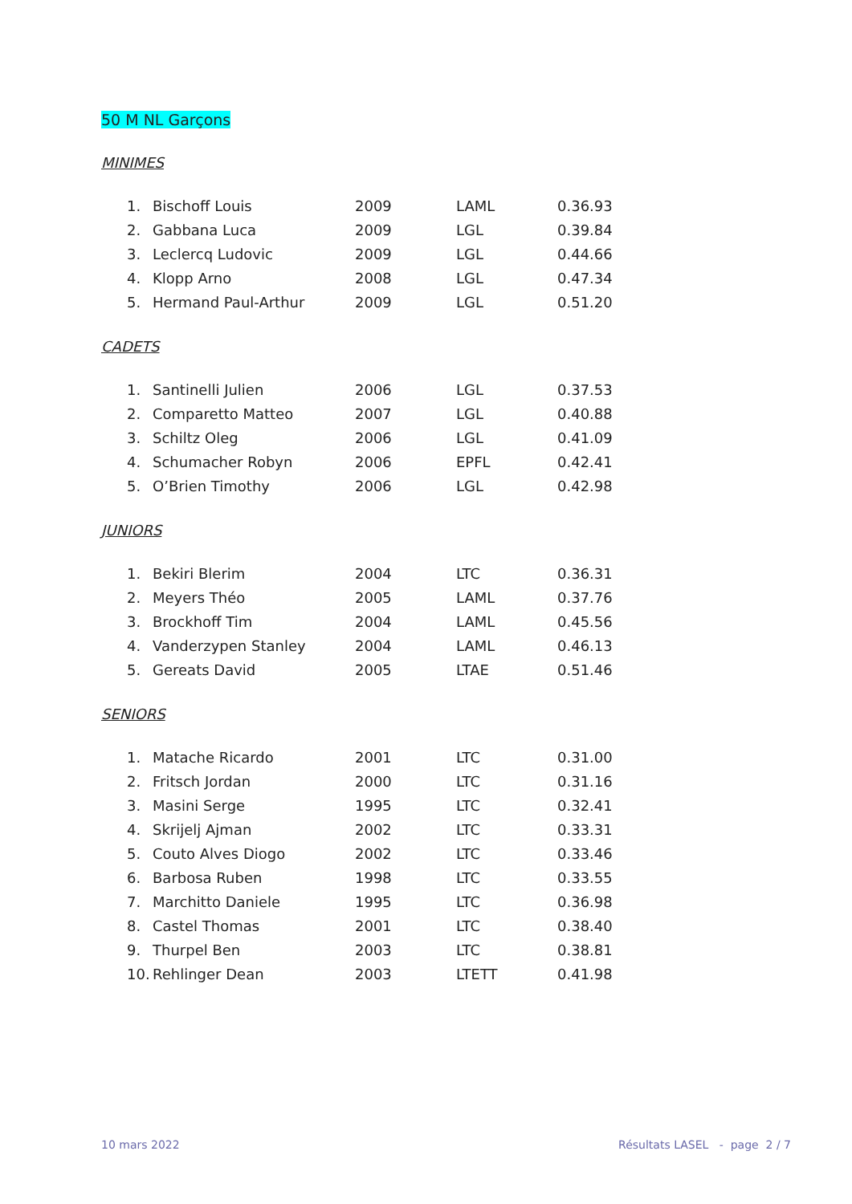50 M NL Garçons
MINIMES
| 1. | Bischoff Louis | 2009 | LAML | 0.36.93 |
| 2. | Gabbana Luca | 2009 | LGL | 0.39.84 |
| 3. | Leclercq Ludovic | 2009 | LGL | 0.44.66 |
| 4. | Klopp Arno | 2008 | LGL | 0.47.34 |
| 5. | Hermand Paul-Arthur | 2009 | LGL | 0.51.20 |
CADETS
| 1. | Santinelli Julien | 2006 | LGL | 0.37.53 |
| 2. | Comparetto Matteo | 2007 | LGL | 0.40.88 |
| 3. | Schiltz Oleg | 2006 | LGL | 0.41.09 |
| 4. | Schumacher Robyn | 2006 | EPFL | 0.42.41 |
| 5. | O’Brien Timothy | 2006 | LGL | 0.42.98 |
JUNIORS
| 1. | Bekiri Blerim | 2004 | LTC | 0.36.31 |
| 2. | Meyers Théo | 2005 | LAML | 0.37.76 |
| 3. | Brockhoff Tim | 2004 | LAML | 0.45.56 |
| 4. | Vanderzypen Stanley | 2004 | LAML | 0.46.13 |
| 5. | Gereats David | 2005 | LTAE | 0.51.46 |
SENIORS
| 1. | Matache Ricardo | 2001 | LTC | 0.31.00 |
| 2. | Fritsch Jordan | 2000 | LTC | 0.31.16 |
| 3. | Masini Serge | 1995 | LTC | 0.32.41 |
| 4. | Skrijelj Ajman | 2002 | LTC | 0.33.31 |
| 5. | Couto Alves Diogo | 2002 | LTC | 0.33.46 |
| 6. | Barbosa Ruben | 1998 | LTC | 0.33.55 |
| 7. | Marchitto Daniele | 1995 | LTC | 0.36.98 |
| 8. | Castel Thomas | 2001 | LTC | 0.38.40 |
| 9. | Thurpel Ben | 2003 | LTC | 0.38.81 |
| 10. | Rehlinger Dean | 2003 | LTETT | 0.41.98 |
10 mars 2022 Résultats LASEL - page 2 / 7